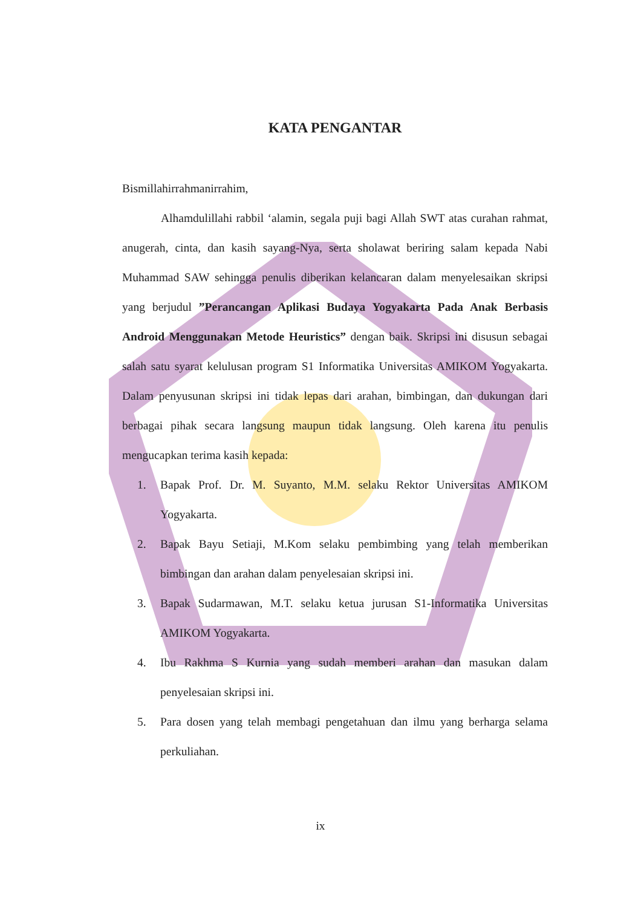KATA PENGANTAR
Bismillahirrahmanirrahim,
Alhamdulillahi rabbil ‘alamin, segala puji bagi Allah SWT atas curahan rahmat, anugerah, cinta, dan kasih sayang-Nya, serta sholawat beriring salam kepada Nabi Muhammad SAW sehingga penulis diberikan kelancaran dalam menyelesaikan skripsi yang berjudul ”Perancangan Aplikasi Budaya Yogyakarta Pada Anak Berbasis Android Menggunakan Metode Heuristics” dengan baik. Skripsi ini disusun sebagai salah satu syarat kelulusan program S1 Informatika Universitas AMIKOM Yogyakarta. Dalam penyusunan skripsi ini tidak lepas dari arahan, bimbingan, dan dukungan dari berbagai pihak secara langsung maupun tidak langsung. Oleh karena itu penulis mengucapkan terima kasih kepada:
1. Bapak Prof. Dr. M. Suyanto, M.M. selaku Rektor Universitas AMIKOM Yogyakarta.
2. Bapak Bayu Setiaji, M.Kom selaku pembimbing yang telah memberikan bimbingan dan arahan dalam penyelesaian skripsi ini.
3. Bapak Sudarmawan, M.T. selaku ketua jurusan S1-Informatika Universitas AMIKOM Yogyakarta.
4. Ibu Rakhma S Kurnia yang sudah memberi arahan dan masukan dalam penyelesaian skripsi ini.
5. Para dosen yang telah membagi pengetahuan dan ilmu yang berharga selama perkuliahan.
ix